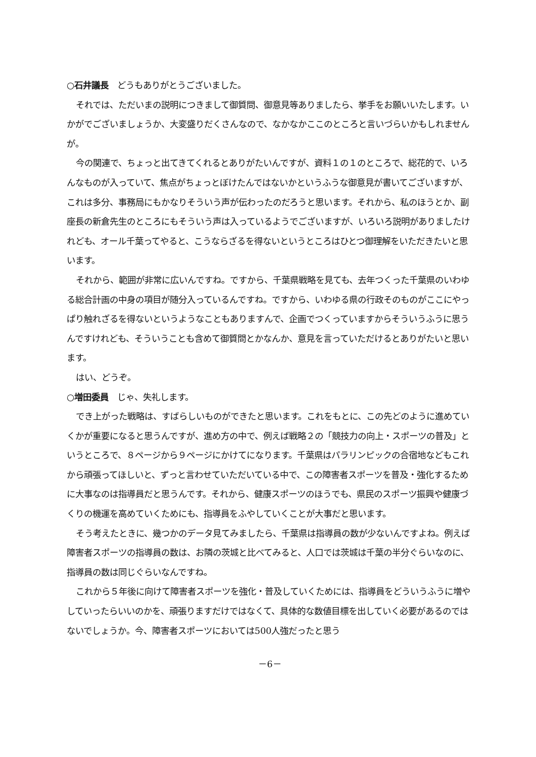○石井議長　どうもありがとうございました。
それでは、ただいまの説明につきまして御質問、御意見等ありましたら、挙手をお願いいたします。いかがでございましょうか、大変盛りだくさんなので、なかなかここのところと言いづらいかもしれませんが。
今の関連で、ちょっと出てきてくれるとありがたいんですが、資料１の１のところで、総花的で、いろんなものが入っていて、焦点がちょっとぼけたんではないかというふうな御意見が書いてございますが、これは多分、事務局にもかなりそういう声が伝わったのだろうと思います。それから、私のほうとか、副座長の新倉先生のところにもそういう声は入っているようでございますが、いろいろ説明がありましたけれども、オール千葉ってやると、こうならざるを得ないというところはひとつ御理解をいただきたいと思います。
それから、範囲が非常に広いんですね。ですから、千葉県戦略を見ても、去年つくった千葉県のいわゆる総合計画の中身の項目が随分入っているんですね。ですから、いわゆる県の行政そのものがここにやっぱり触れざるを得ないというようなこともありますんで、企画でつくっていますからそういうふうに思うんですけれども、そういうことも含めて御質問とかなんか、意見を言っていただけるとありがたいと思います。
はい、どうぞ。
○増田委員　じゃ、失礼します。
でき上がった戦略は、すばらしいものができたと思います。これをもとに、この先どのように進めていくかが重要になると思うんですが、進め方の中で、例えば戦略２の「競技力の向上・スポーツの普及」というところで、８ページから９ページにかけてになります。千葉県はパラリンピックの合宿地などもこれから頑張ってほしいと、ずっと言わせていただいている中で、この障害者スポーツを普及・強化するために大事なのは指導員だと思うんです。それから、健康スポーツのほうでも、県民のスポーツ振興や健康づくりの機運を高めていくためにも、指導員をふやしていくことが大事だと思います。
そう考えたときに、幾つかのデータ見てみましたら、千葉県は指導員の数が少ないんですよね。例えば障害者スポーツの指導員の数は、お隣の茨城と比べてみると、人口では茨城は千葉の半分ぐらいなのに、指導員の数は同じぐらいなんですね。
これから５年後に向けて障害者スポーツを強化・普及していくためには、指導員をどういうふうに増やしていったらいいのかを、頑張りますだけではなくて、具体的な数値目標を出していく必要があるのではないでしょうか。今、障害者スポーツにおいては500人強だったと思う
－6－